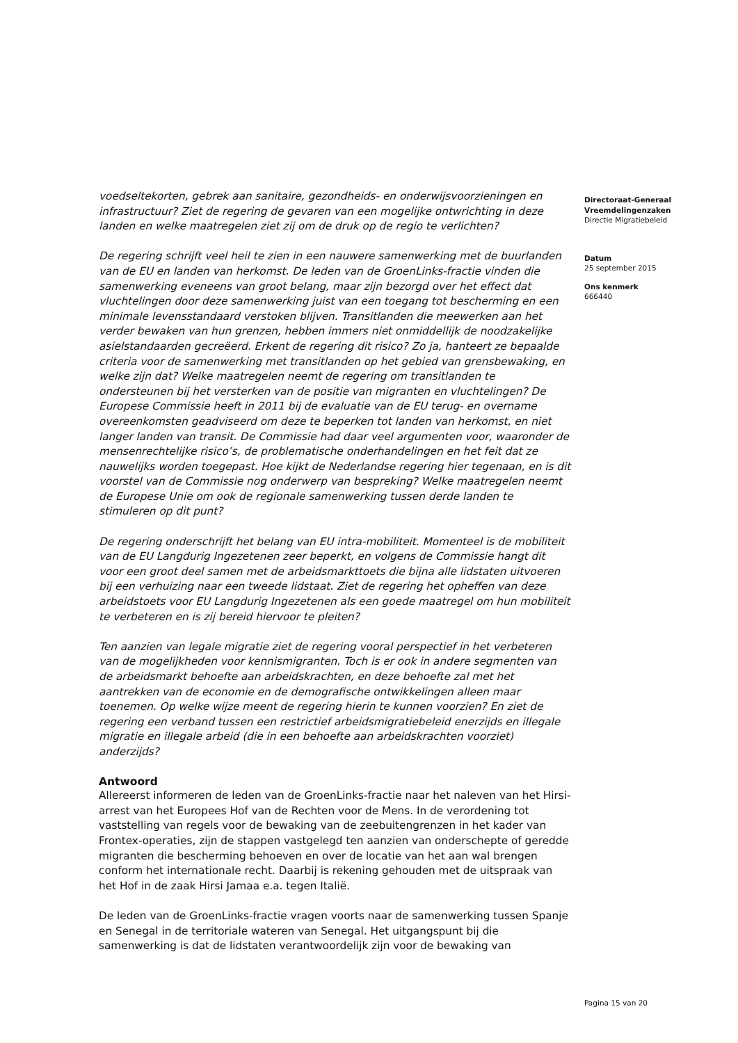voedseltekorten, gebrek aan sanitaire, gezondheids- en onderwijsvoorzieningen en infrastructuur? Ziet de regering de gevaren van een mogelijke ontwrichting in deze landen en welke maatregelen ziet zij om de druk op de regio te verlichten?
De regering schrijft veel heil te zien in een nauwere samenwerking met de buurlanden van de EU en landen van herkomst. De leden van de GroenLinks-fractie vinden die samenwerking eveneens van groot belang, maar zijn bezorgd over het effect dat vluchtelingen door deze samenwerking juist van een toegang tot bescherming en een minimale levensstandaard verstoken blijven. Transitlanden die meewerken aan het verder bewaken van hun grenzen, hebben immers niet onmiddellijk de noodzakelijke asielstandaarden gecreëerd. Erkent de regering dit risico? Zo ja, hanteert ze bepaalde criteria voor de samenwerking met transitlanden op het gebied van grensbewaking, en welke zijn dat? Welke maatregelen neemt de regering om transitlanden te ondersteunen bij het versterken van de positie van migranten en vluchtelingen? De Europese Commissie heeft in 2011 bij de evaluatie van de EU terug- en overname overeenkomsten geadviseerd om deze te beperken tot landen van herkomst, en niet langer landen van transit. De Commissie had daar veel argumenten voor, waaronder de mensenrechtelijke risico’s, de problematische onderhandelingen en het feit dat ze nauwelijks worden toegepast. Hoe kijkt de Nederlandse regering hier tegenaan, en is dit voorstel van de Commissie nog onderwerp van bespreking? Welke maatregelen neemt de Europese Unie om ook de regionale samenwerking tussen derde landen te stimuleren op dit punt?
De regering onderschrijft het belang van EU intra-mobiliteit. Momenteel is de mobiliteit van de EU Langdurig Ingezetenen zeer beperkt, en volgens de Commissie hangt dit voor een groot deel samen met de arbeidsmarkttoets die bijna alle lidstaten uitvoeren bij een verhuizing naar een tweede lidstaat. Ziet de regering het opheffen van deze arbeidstoets voor EU Langdurig Ingezetenen als een goede maatregel om hun mobiliteit te verbeteren en is zij bereid hiervoor te pleiten?
Ten aanzien van legale migratie ziet de regering vooral perspectief in het verbeteren van de mogelijkheden voor kennismigranten. Toch is er ook in andere segmenten van de arbeidsmarkt behoefte aan arbeidskrachten, en deze behoefte zal met het aantrekken van de economie en de demografische ontwikkelingen alleen maar toenemen. Op welke wijze meent de regering hierin te kunnen voorzien? En ziet de regering een verband tussen een restrictief arbeidsmigratiebeleid enerzijds en illegale migratie en illegale arbeid (die in een behoefte aan arbeidskrachten voorziet) anderzijds?
Antwoord
Allereerst informeren de leden van de GroenLinks-fractie naar het naleven van het Hirsi-arrest van het Europees Hof van de Rechten voor de Mens. In de verordening tot vaststelling van regels voor de bewaking van de zeebuitengrenzen in het kader van Frontex-operaties, zijn de stappen vastgelegd ten aanzien van onderschepte of geredde migranten die bescherming behoeven en over de locatie van het aan wal brengen conform het internationale recht. Daarbij is rekening gehouden met de uitspraak van het Hof in de zaak Hirsi Jamaa e.a. tegen Italië.
De leden van de GroenLinks-fractie vragen voorts naar de samenwerking tussen Spanje en Senegal in de territoriale wateren van Senegal. Het uitgangspunt bij die samenwerking is dat de lidstaten verantwoordelijk zijn voor de bewaking van
Directoraat-Generaal Vreemdelingenzaken
Directie Migratiebeleid
Datum
25 september 2015
Ons kenmerk
666440
Pagina 15 van 20